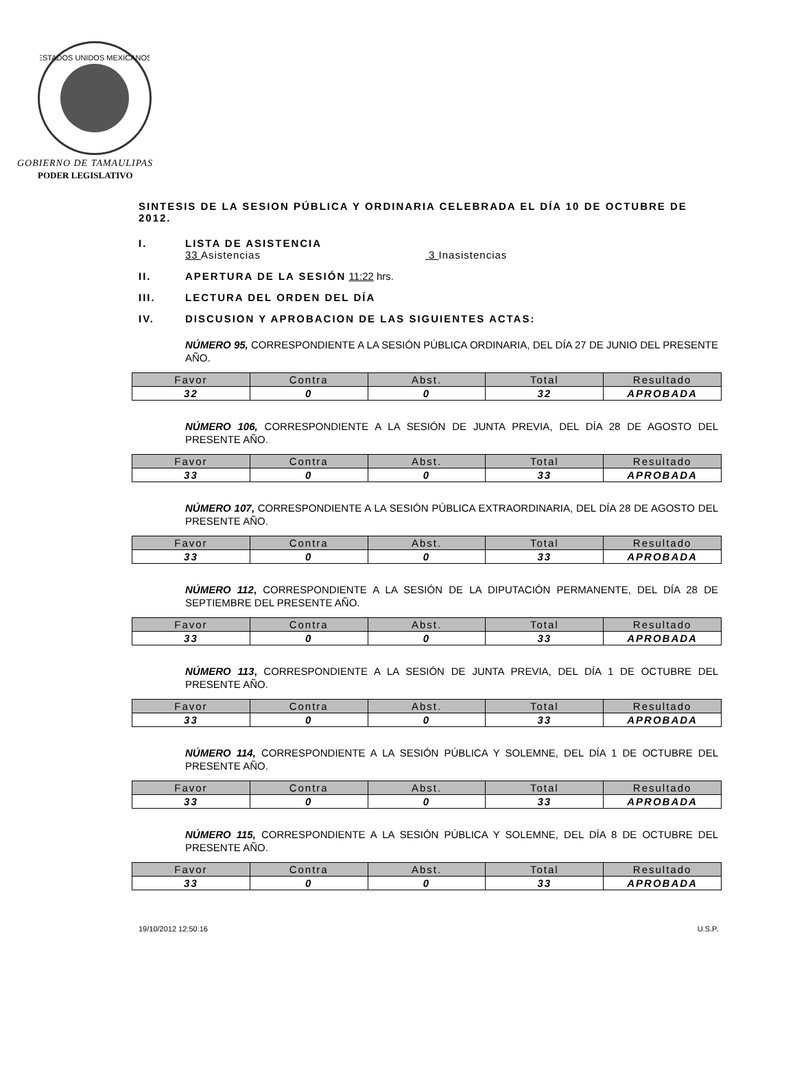ESTADOS UNIDOS MEXICANOS
GOBIERNO DE TAMAULIPAS
PODER LEGISLATIVO
SINTESIS DE LA SESION PÚBLICA Y ORDINARIA CELEBRADA EL DÍA 10 DE OCTUBRE DE 2012.
I. LISTA DE ASISTENCIA
33 Asistencias 3 Inasistencias
II. APERTURA DE LA SESIÓN 11:22 hrs.
III. LECTURA DEL ORDEN DEL DÍA
IV. DISCUSION Y APROBACION DE LAS SIGUIENTES ACTAS:
NÚMERO 95, CORRESPONDIENTE A LA SESIÓN PÚBLICA ORDINARIA, DEL DÍA 27 DE JUNIO DEL PRESENTE AÑO.
| Favor | Contra | Abst. | Total | Resultado |
| --- | --- | --- | --- | --- |
| 32 | 0 | 0 | 32 | APROBADA |
NÚMERO 106, CORRESPONDIENTE A LA SESIÓN DE JUNTA PREVIA, DEL DÍA 28 DE AGOSTO DEL PRESENTE AÑO.
| Favor | Contra | Abst. | Total | Resultado |
| --- | --- | --- | --- | --- |
| 33 | 0 | 0 | 33 | APROBADA |
NÚMERO 107, CORRESPONDIENTE A LA SESIÓN PÚBLICA EXTRAORDINARIA, DEL DÍA 28 DE AGOSTO DEL PRESENTE AÑO.
| Favor | Contra | Abst. | Total | Resultado |
| --- | --- | --- | --- | --- |
| 33 | 0 | 0 | 33 | APROBADA |
NÚMERO 112, CORRESPONDIENTE A LA SESIÓN DE LA DIPUTACIÓN PERMANENTE, DEL DÍA 28 DE SEPTIEMBRE DEL PRESENTE AÑO.
| Favor | Contra | Abst. | Total | Resultado |
| --- | --- | --- | --- | --- |
| 33 | 0 | 0 | 33 | APROBADA |
NÚMERO 113, CORRESPONDIENTE A LA SESIÓN DE JUNTA PREVIA, DEL DÍA 1 DE OCTUBRE DEL PRESENTE AÑO.
| Favor | Contra | Abst. | Total | Resultado |
| --- | --- | --- | --- | --- |
| 33 | 0 | 0 | 33 | APROBADA |
NÚMERO 114, CORRESPONDIENTE A LA SESIÓN PÚBLICA Y SOLEMNE, DEL DÍA 1 DE OCTUBRE DEL PRESENTE AÑO.
| Favor | Contra | Abst. | Total | Resultado |
| --- | --- | --- | --- | --- |
| 33 | 0 | 0 | 33 | APROBADA |
NÚMERO 115, CORRESPONDIENTE A LA SESIÓN PÚBLICA Y SOLEMNE, DEL DÍA 8 DE OCTUBRE DEL PRESENTE AÑO.
| Favor | Contra | Abst. | Total | Resultado |
| --- | --- | --- | --- | --- |
| 33 | 0 | 0 | 33 | APROBADA |
19/10/2012 12:50:16 U.S.P.